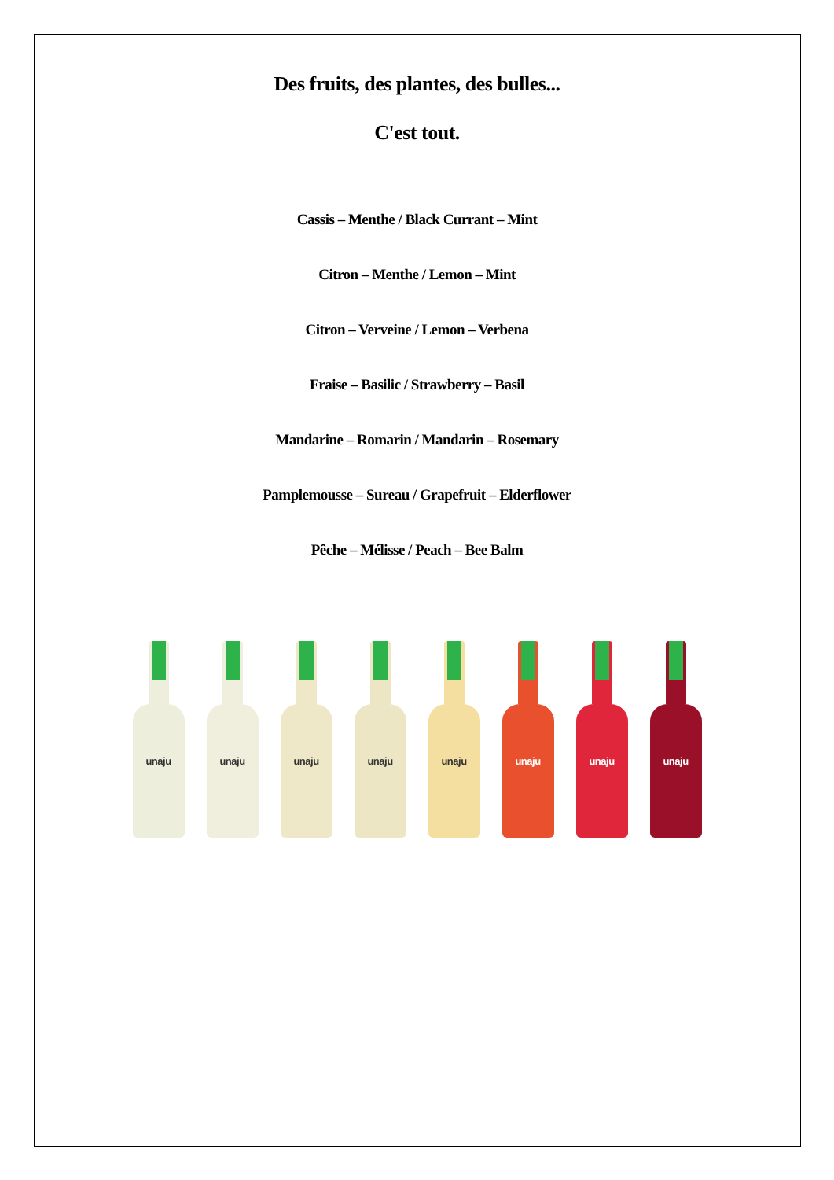Des fruits, des plantes, des bulles...
C'est tout.
Cassis – Menthe / Black Currant – Mint
Citron – Menthe / Lemon – Mint
Citron – Verveine / Lemon – Verbena
Fraise – Basilic / Strawberry – Basil
Mandarine – Romarin / Mandarin – Rosemary
Pamplemousse – Sureau / Grapefruit – Elderflower
Pêche – Mélisse / Peach – Bee Balm
unaju unaju unaju unaju unaju unaju unaju unaju